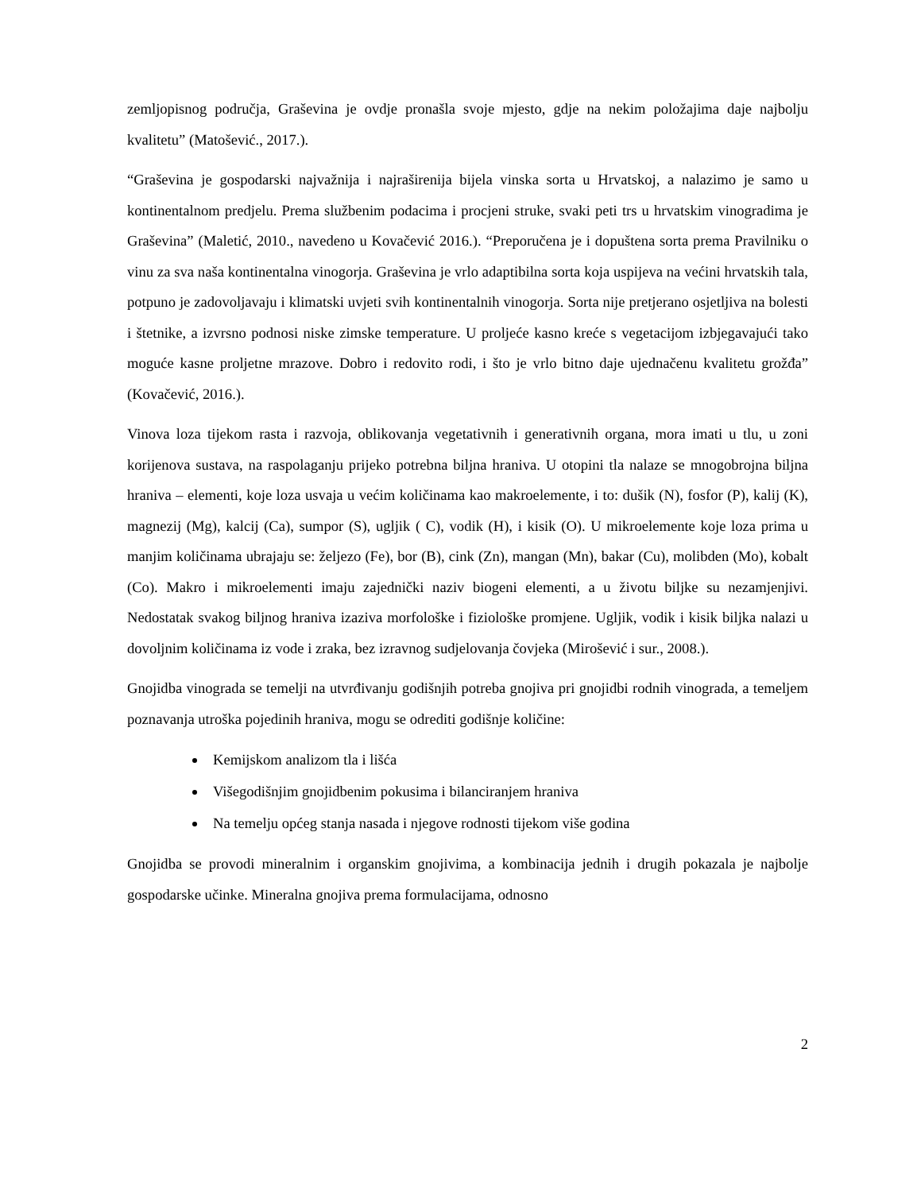zemljopisnog područja, Graševina je ovdje pronašla svoje mjesto, gdje na nekim položajima daje najbolju kvalitetu” (Matošević., 2017.).
“Graševina je gospodarski najvažnija i najraširenija bijela vinska sorta u Hrvatskoj, a nalazimo je samo u kontinentalnom predjelu. Prema službenim podacima i procjeni struke, svaki peti trs u hrvatskim vinogradima je Graševina” (Maletić, 2010., navedeno u Kovačević 2016.). “Preporučena je i dopuštena sorta prema Pravilniku o vinu za sva naša kontinentalna vinogorja. Graševina je vrlo adaptibilna sorta koja uspijeva na većini hrvatskih tala, potpuno je zadovoljavaju i klimatski uvjeti svih kontinentalnih vinogorja. Sorta nije pretjerano osjetljiva na bolesti i štetnike, a izvrsno podnosi niske zimske temperature. U proljeće kasno kreće s vegetacijom izbjegavajući tako moguće kasne proljetne mrazove. Dobro i redovito rodi, i što je vrlo bitno daje ujednačenu kvalitetu grožđa” (Kovačević, 2016.).
Vinova loza tijekom rasta i razvoja, oblikovanja vegetativnih i generativnih organa, mora imati u tlu, u zoni korijenova sustava, na raspolaganju prijeko potrebna biljna hraniva. U otopini tla nalaze se mnogobrojna biljna hraniva – elementi, koje loza usvaja u većim količinama kao makroelemente, i to: dušik (N), fosfor (P), kalij (K), magnezij (Mg), kalcij (Ca), sumpor (S), ugljik ( C), vodik (H), i kisik (O). U mikroelemente koje loza prima u manjim količinama ubrajaju se: željezo (Fe), bor (B), cink (Zn), mangan (Mn), bakar (Cu), molibden (Mo), kobalt (Co). Makro i mikroelementi imaju zajednički naziv biogeni elementi, a u životu biljke su nezamjenjivi. Nedostatak svakog biljnog hraniva izaziva morfološke i fiziološke promjene. Ugljik, vodik i kisik biljka nalazi u dovoljnim količinama iz vode i zraka, bez izravnog sudjelovanja čovjeka (Mirošević i sur., 2008.).
Gnojidba vinograda se temelji na utvrđivanju godišnjih potreba gnojiva pri gnojidbi rodnih vinograda, a temeljem poznavanja utroška pojedinih hraniva, mogu se odrediti godišnje količine:
Kemijskom analizom tla i lišća
Višegodišnjim gnojidbenim pokusima i bilanciranjem hraniva
Na temelju općeg stanja nasada i njegove rodnosti tijekom više godina
Gnojidba se provodi mineralnim i organskim gnojivima, a kombinacija jednih i drugih pokazala je najbolje gospodarske učinke. Mineralna gnojiva prema formulacijama, odnosno
2